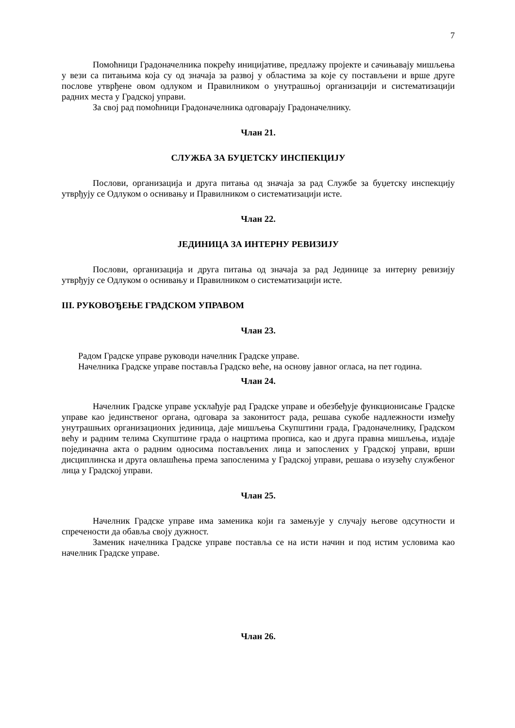7
Помоћници Градоначелника покрећу иницијативе, предлажу пројекте и сачињавају мишљења у вези са питањима која су од значаја за развој у областима за које су постављени и врше друге послове утврђене овом одлуком и Правилником о унутрашњој организацији и систематизацији радних места у Градској управи.
За свој рад помоћници Градоначелника одговарају Градоначелнику.
Члан 21.
СЛУЖБА ЗА БУЏЕТСКУ ИНСПЕКЦИЈУ
Послови, организација и друга питања од значаја за рад Службе за буџетску инспекцију утврђују се Одлуком о оснивању и Правилником о систематизацији исте.
Члан 22.
ЈЕДИНИЦА ЗА ИНТЕРНУ РЕВИЗИЈУ
Послови, организација и друга питања од значаја за рад Јединице за интерну ревизију утврђују се Одлуком о оснивању и Правилником о систематизацији исте.
III. РУКОВОЂЕЊЕ ГРАДСКОМ УПРАВОМ
Члан 23.
Радом Градске управе руководи начелник Градске управе.
Начелника Градске управе поставља Градско веће, на основу јавног огласа, на пет година.
Члан 24.
Начелник Градске управе усклађује рад Градске управе и обезбеђује функционисање Градске управе као јединственог органа, одговара за законитост рада, решава сукобе надлежности између унутрашњих организационих јединица, даје мишљења Скупштини града, Градоначелнику, Градском већу и радним телима Скупштине града о нацртима прописа, као и друга правна мишљења, издаје појединачна акта о радним односима постављених лица и запослених у Градској управи, врши дисциплинска и друга овлашћења према запосленима у Градској управи, решава о изузећу службеног лица у Градској управи.
Члан 25.
Начелник Градске управе има заменика који га замењује у случају његове одсутности и спречености да обавља своју дужност.
Заменик начелника Градске управе поставља се на исти начин и под истим условима као начелник Градске управе.
Члан 26.